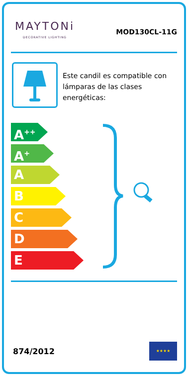MAYTONi
DECORATIVE LIGHTING
MOD130CL-11G
Este candil es compatible con lámparas de las clases energéticas:
A<sup>++</sup>
A<sup>+</sup>
A
B
C
D
E
874/2012
★★★★